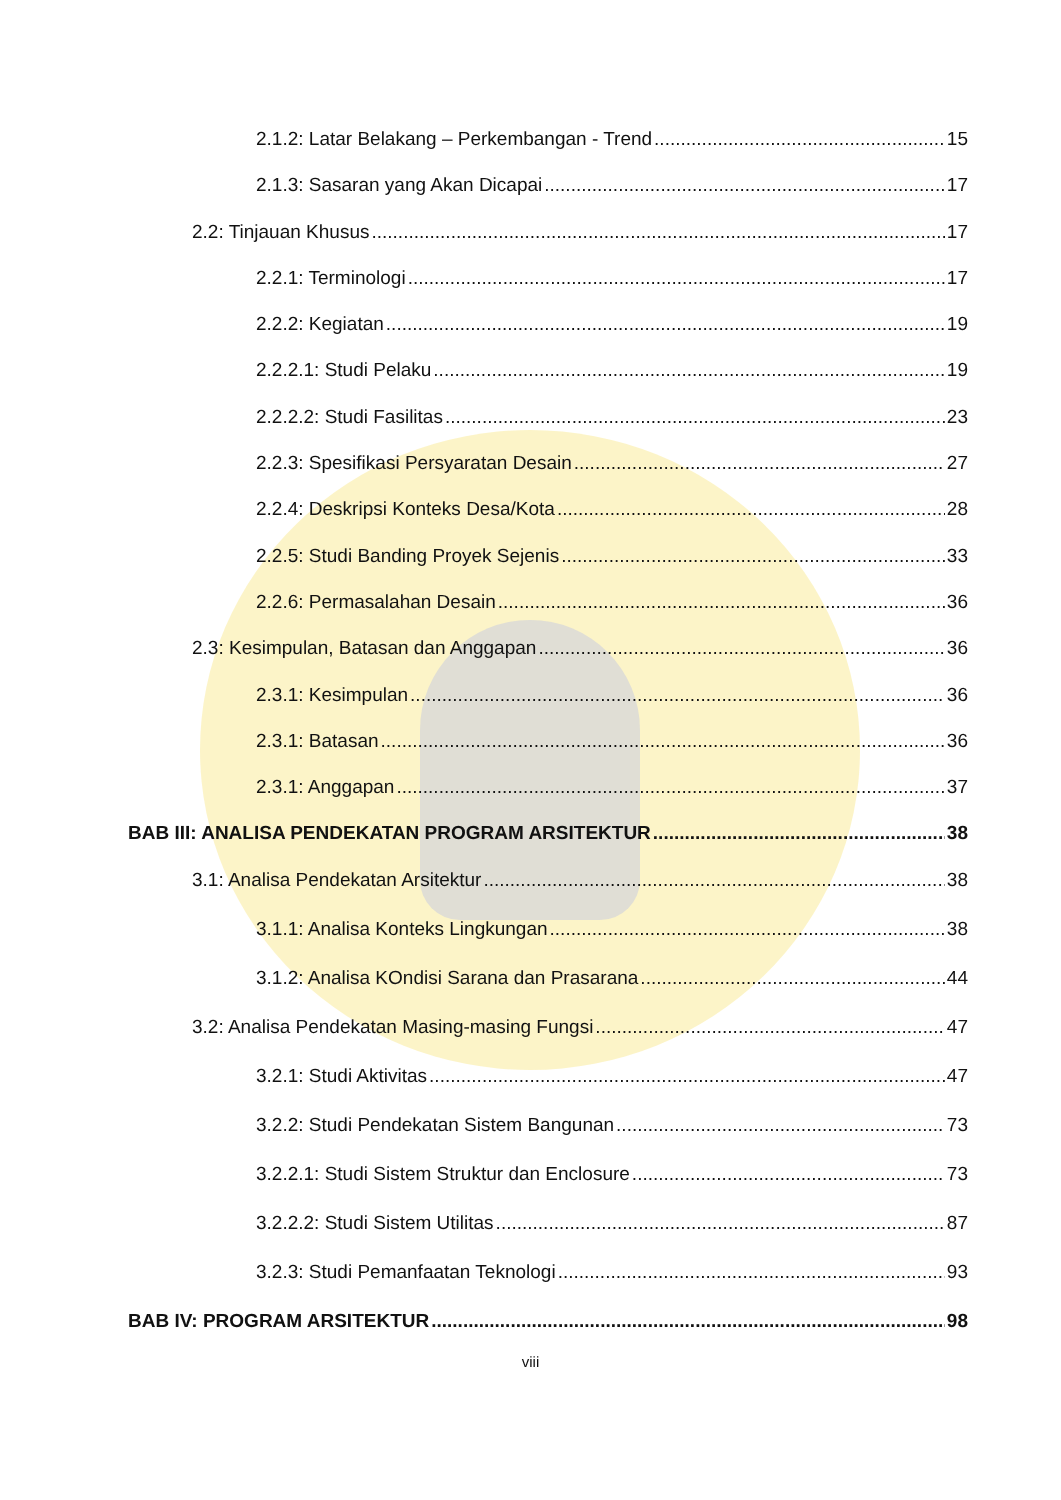2.1.2: Latar Belakang – Perkembangan - Trend 15
2.1.3: Sasaran yang Akan Dicapai 17
2.2: Tinjauan Khusus 17
2.2.1: Terminologi 17
2.2.2: Kegiatan 19
2.2.2.1: Studi Pelaku 19
2.2.2.2: Studi Fasilitas 23
2.2.3: Spesifikasi Persyaratan Desain 27
2.2.4: Deskripsi Konteks Desa/Kota 28
2.2.5: Studi Banding Proyek Sejenis 33
2.2.6: Permasalahan Desain 36
2.3: Kesimpulan, Batasan dan Anggapan 36
2.3.1: Kesimpulan 36
2.3.1: Batasan 36
2.3.1: Anggapan 37
BAB III: ANALISA PENDEKATAN PROGRAM ARSITEKTUR 38
3.1: Analisa Pendekatan Arsitektur 38
3.1.1: Analisa Konteks Lingkungan 38
3.1.2: Analisa KOndisi Sarana dan Prasarana 44
3.2: Analisa Pendekatan Masing-masing Fungsi 47
3.2.1: Studi Aktivitas 47
3.2.2: Studi Pendekatan Sistem Bangunan 73
3.2.2.1: Studi Sistem Struktur dan Enclosure 73
3.2.2.2: Studi Sistem Utilitas 87
3.2.3: Studi Pemanfaatan Teknologi 93
BAB IV: PROGRAM ARSITEKTUR 98
viii